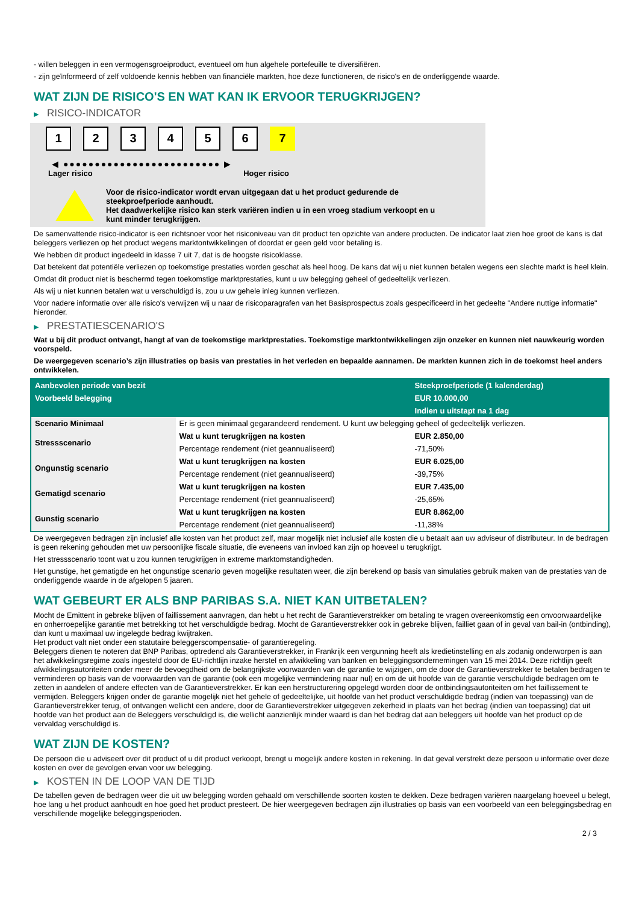- willen beleggen in een vermogensgroeiproduct, eventueel om hun algehele portefeuille te diversifiëren.
- zijn geïnformeerd of zelf voldoende kennis hebben van financiële markten, hoe deze functioneren, de risico's en de onderliggende waarde.
WAT ZIJN DE RISICO'S EN WAT KAN IK ERVOOR TERUGKRIJGEN?
▶ RISICO-INDICATOR
1 2 3 4 5 6 7
◀ ●●●●●●●●●●●●●●●●●●●●●●●●● ▶
Lager risico Hoger risico
Voor de risico-indicator wordt ervan uitgegaan dat u het product gedurende de
steekproefperiode aanhoudt.
Het daadwerkelijke risico kan sterk variëren indien u in een vroeg stadium verkoopt en u
kunt minder terugkrijgen.
De samenvattende risico-indicator is een richtsnoer voor het risiconiveau van dit product ten opzichte van andere producten. De indicator laat zien hoe groot de kans is dat beleggers verliezen op het product wegens marktontwikkelingen of doordat er geen geld voor betaling is.
We hebben dit product ingedeeld in klasse 7 uit 7, dat is de hoogste risicoklasse.
Dat betekent dat potentiële verliezen op toekomstige prestaties worden geschat als heel hoog. De kans dat wij u niet kunnen betalen wegens een slechte markt is heel klein.
Omdat dit product niet is beschermd tegen toekomstige marktprestaties, kunt u uw belegging geheel of gedeeltelijk verliezen.
Als wij u niet kunnen betalen wat u verschuldigd is, zou u uw gehele inleg kunnen verliezen.
Voor nadere informatie over alle risico's verwijzen wij u naar de risicoparagrafen van het Basisprospectus zoals gespecificeerd in het gedeelte "Andere nuttige informatie" hieronder.
▶ PRESTATIESCENARIO'S
Wat u bij dit product ontvangt, hangt af van de toekomstige marktprestaties. Toekomstige marktontwikkelingen zijn onzeker en kunnen niet nauwkeurig worden voorspeld.
De weergegeven scenario’s zijn illustraties op basis van prestaties in het verleden en bepaalde aannamen. De markten kunnen zich in de toekomst heel anders ontwikkelen.
| Aanbevolen periode van bezit | | Steekproefperiode (1 kalenderdag) |
| --- | --- | --- |
| Voorbeeld belegging | | EUR 10.000,00 |
| | | Indien u uitstapt na 1 dag |
| Scenario Minimaal | Er is geen minimaal gegarandeerd rendement. U kunt uw belegging geheel of gedeeltelijk verliezen. | |
| Stressscenario | Wat u kunt terugkrijgen na kosten | EUR 2.850,00 |
| | Percentage rendement (niet geannualiseerd) | -71,50% |
| Ongunstig scenario | Wat u kunt terugkrijgen na kosten | EUR 6.025,00 |
| | Percentage rendement (niet geannualiseerd) | -39,75% |
| Gematigd scenario | Wat u kunt terugkrijgen na kosten | EUR 7.435,00 |
| | Percentage rendement (niet geannualiseerd) | -25,65% |
| Gunstig scenario | Wat u kunt terugkrijgen na kosten | EUR 8.862,00 |
| | Percentage rendement (niet geannualiseerd) | -11,38% |
De weergegeven bedragen zijn inclusief alle kosten van het product zelf, maar mogelijk niet inclusief alle kosten die u betaalt aan uw adviseur of distributeur. In de bedragen is geen rekening gehouden met uw persoonlijke fiscale situatie, die eveneens van invloed kan zijn op hoeveel u terugkrijgt.
Het stressscenario toont wat u zou kunnen terugkrijgen in extreme marktomstandigheden.
Het gunstige, het gematigde en het ongunstige scenario geven mogelijke resultaten weer, die zijn berekend op basis van simulaties gebruik maken van de prestaties van de onderliggende waarde in de afgelopen 5 jaaren.
WAT GEBEURT ER ALS BNP PARIBAS S.A. NIET KAN UITBETALEN?
Mocht de Emittent in gebreke blijven of faillissement aanvragen, dan hebt u het recht de Garantieverstrekker om betaling te vragen overeenkomstig een onvoorwaardelijke en onherroepelijke garantie met betrekking tot het verschuldigde bedrag. Mocht de Garantieverstrekker ook in gebreke blijven, failliet gaan of in geval van bail-in (ontbinding), dan kunt u maximaal uw ingelegde bedrag kwijtraken.
Het product valt niet onder een statutaire beleggerscompensatie- of garantieregeling.
Beleggers dienen te noteren dat BNP Paribas, optredend als Garantieverstrekker, in Frankrijk een vergunning heeft als kredietinstelling en als zodanig onderworpen is aan het afwikkelingsregime zoals ingesteld door de EU-richtlijn inzake herstel en afwikkeling van banken en beleggingsondernemingen van 15 mei 2014. Deze richtlijn geeft afwikkelingsautoriteiten onder meer de bevoegdheid om de belangrijkste voorwaarden van de garantie te wijzigen, om de door de Garantieverstrekker te betalen bedragen te verminderen op basis van de voorwaarden van de garantie (ook een mogelijke vermindering naar nul) en om de uit hoofde van de garantie verschuldigde bedragen om te zetten in aandelen of andere effecten van de Garantieverstrekker. Er kan een herstructurering opgelegd worden door de ontbindingsautoriteiten om het faillissement te vermijden. Beleggers krijgen onder de garantie mogelijk niet het gehele of gedeeltelijke, uit hoofde van het product verschuldigde bedrag (indien van toepassing) van de Garantieverstrekker terug, of ontvangen wellicht een andere, door de Garantieverstrekker uitgegeven zekerheid in plaats van het bedrag (indien van toepassing) dat uit hoofde van het product aan de Beleggers verschuldigd is, die wellicht aanzienlijk minder waard is dan het bedrag dat aan beleggers uit hoofde van het product op de vervaldag verschuldigd is.
WAT ZIJN DE KOSTEN?
De persoon die u adviseert over dit product of u dit product verkoopt, brengt u mogelijk andere kosten in rekening. In dat geval verstrekt deze persoon u informatie over deze kosten en over de gevolgen ervan voor uw belegging.
▶ KOSTEN IN DE LOOP VAN DE TIJD
De tabellen geven de bedragen weer die uit uw belegging worden gehaald om verschillende soorten kosten te dekken. Deze bedragen variëren naargelang hoeveel u belegt, hoe lang u het product aanhoudt en hoe goed het product presteert. De hier weergegeven bedragen zijn illustraties op basis van een voorbeeld van een beleggingsbedrag en verschillende mogelijke beleggingsperioden.
2 / 3